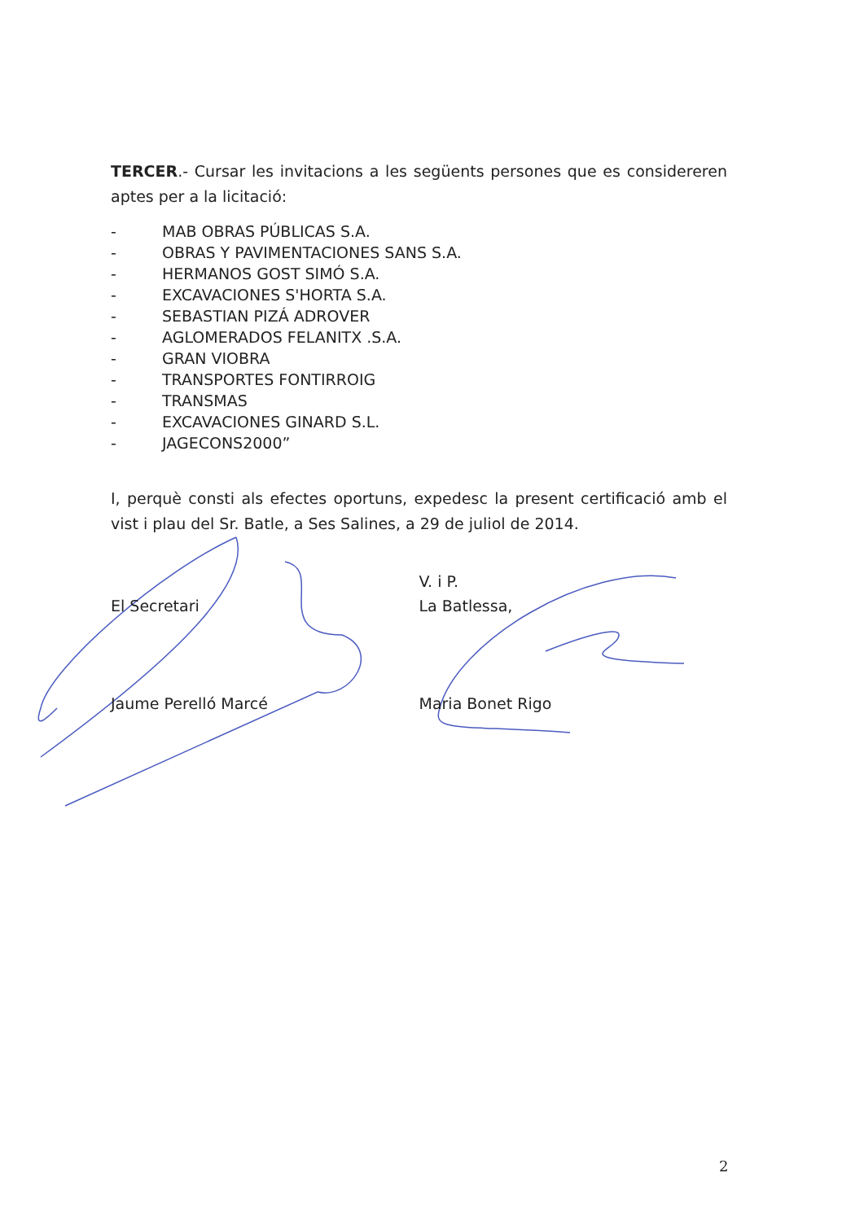TERCER.- Cursar les invitacions a les següents persones que es considereren aptes per a la licitació:
- MAB OBRAS PÚBLICAS S.A.
- OBRAS Y PAVIMENTACIONES SANS S.A.
- HERMANOS GOST SIMÓ S.A.
- EXCAVACIONES S'HORTA S.A.
- SEBASTIAN PIZÁ ADROVER
- AGLOMERADOS FELANITX .S.A.
- GRAN VIOBRA
- TRANSPORTES FONTIRROIG
- TRANSMAS
- EXCAVACIONES GINARD S.L.
- JAGECONS2000”
I, perquè consti als efectes oportuns, expedesc la present certificació amb el vist i plau del Sr. Batle, a Ses Salines, a 29 de juliol de 2014.
El Secretari
Jaume Perelló Marcé
V. i P.
La Batlessa,
Maria Bonet Rigo
2